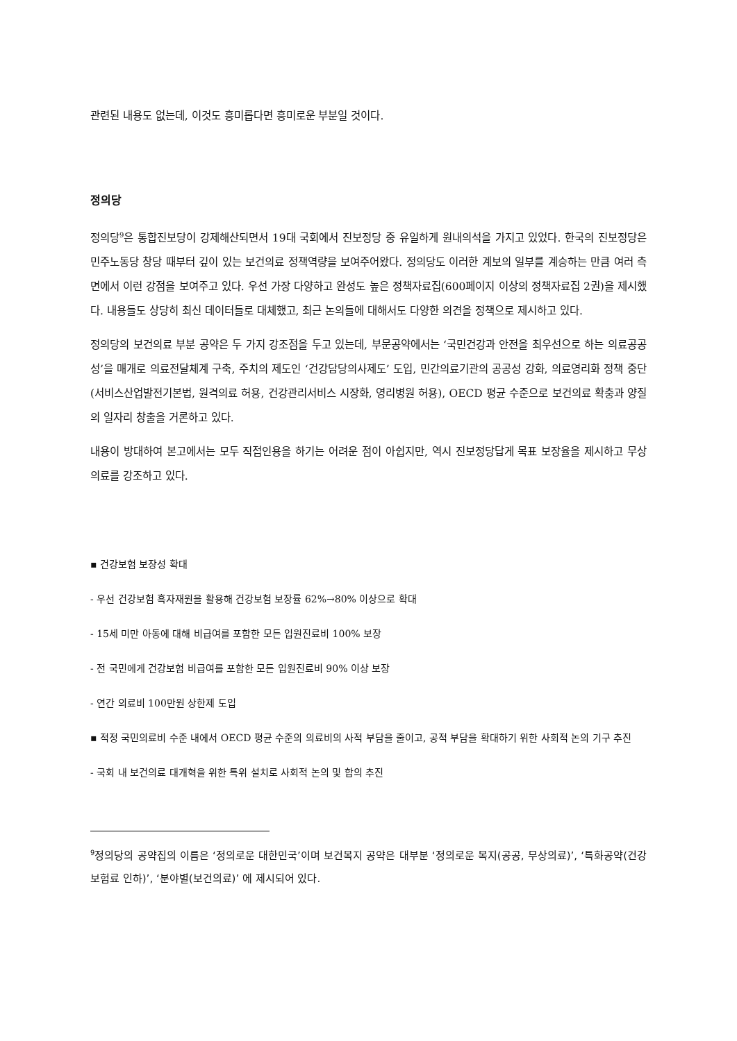관련된 내용도 없는데, 이것도 흥미롭다면 흥미로운 부분일 것이다.
정의당
정의당<sup>9</sup>은 통합진보당이 강제해산되면서 19대 국회에서 진보정당 중 유일하게 원내의석을 가지고 있었다. 한국의 진보정당은 민주노동당 창당 때부터 깊이 있는 보건의료 정책역량을 보여주어왔다. 정의당도 이러한 계보의 일부를 계승하는 만큼 여러 측면에서 이런 강점을 보여주고 있다. 우선 가장 다양하고 완성도 높은 정책자료집(600페이지 이상의 정책자료집 2권)을 제시했다. 내용들도 상당히 최신 데이터들로 대체했고, 최근 논의들에 대해서도 다양한 의견을 정책으로 제시하고 있다.
정의당의 보건의료 부분 공약은 두 가지 강조점을 두고 있는데, 부문공약에서는 ‘국민건강과 안전을 최우선으로 하는 의료공공성’을 매개로 의료전달체계 구축, 주치의 제도인 ‘건강담당의사제도’ 도입, 민간의료기관의 공공성 강화, 의료영리화 정책 중단(서비스산업발전기본법, 원격의료 허용, 건강관리서비스 시장화, 영리병원 허용), OECD 평균 수준으로 보건의료 확충과 양질의 일자리 창출을 거론하고 있다.
내용이 방대하여 본고에서는 모두 직접인용을 하기는 어려운 점이 아쉽지만, 역시 진보정당답게 목표 보장율을 제시하고 무상의료를 강조하고 있다.
▪ 건강보험 보장성 확대
- 우선 건강보험 흑자재원을 활용해 건강보험 보장률 62%→80% 이상으로 확대
- 15세 미만 아동에 대해 비급여를 포함한 모든 입원진료비 100% 보장
- 전 국민에게 건강보험 비급여를 포함한 모든 입원진료비 90% 이상 보장
- 연간 의료비 100만원 상한제 도입
▪ 적정 국민의료비 수준 내에서 OECD 평균 수준의 의료비의 사적 부담을 줄이고, 공적 부담을 확대하기 위한 사회적 논의 기구 추진
- 국회 내 보건의료 대개혁을 위한 특위 설치로 사회적 논의 및 합의 추진
<sup>9</sup> 정의당의 공약집의 이름은 ‘정의로운 대한민국’이며 보건복지 공약은 대부분 ‘정의로운 복지(공공, 무상의료)’, ‘특화공약(건강보험료 인하)’, ‘분야별(보건의료)’ 에 제시되어 있다.